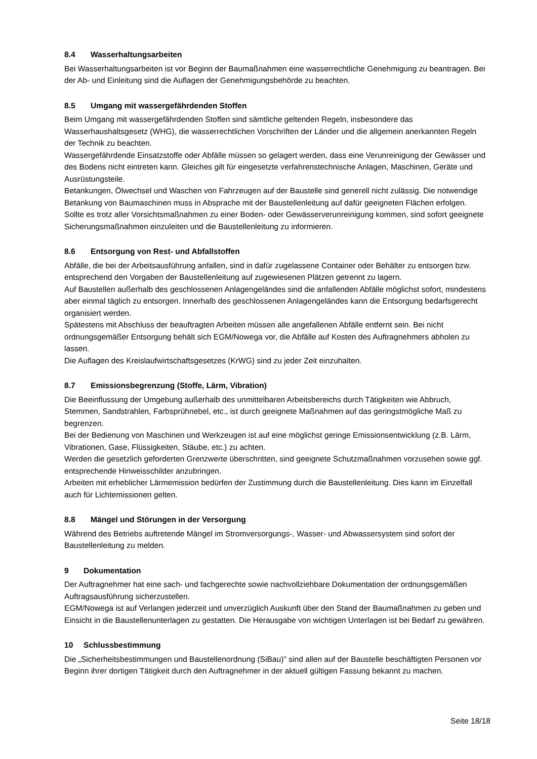8.4 Wasserhaltungsarbeiten
Bei Wasserhaltungsarbeiten ist vor Beginn der Baumaßnahmen eine wasserrechtliche Genehmigung zu beantragen. Bei der Ab- und Einleitung sind die Auflagen der Genehmigungsbehörde zu beachten.
8.5 Umgang mit wassergefährdenden Stoffen
Beim Umgang mit wassergefährdenden Stoffen sind sämtliche geltenden Regeln, insbesondere das Wasserhaushaltsgesetz (WHG), die wasserrechtlichen Vorschriften der Länder und die allgemein anerkannten Regeln der Technik zu beachten.
Wassergefährdende Einsatzstoffe oder Abfälle müssen so gelagert werden, dass eine Verunreinigung der Gewässer und des Bodens nicht eintreten kann. Gleiches gilt für eingesetzte verfahrenstechnische Anlagen, Maschinen, Geräte und Ausrüstungsteile.
Betankungen, Ölwechsel und Waschen von Fahrzeugen auf der Baustelle sind generell nicht zulässig. Die notwendige Betankung von Baumaschinen muss in Absprache mit der Baustellenleitung auf dafür geeigneten Flächen erfolgen.
Sollte es trotz aller Vorsichtsmaßnahmen zu einer Boden- oder Gewässerverunreinigung kommen, sind sofort geeignete Sicherungsmaßnahmen einzuleiten und die Baustellenleitung zu informieren.
8.6 Entsorgung von Rest- und Abfallstoffen
Abfälle, die bei der Arbeitsausführung anfallen, sind in dafür zugelassene Container oder Behälter zu entsorgen bzw. entsprechend den Vorgaben der Baustellenleitung auf zugewiesenen Plätzen getrennt zu lagern.
Auf Baustellen außerhalb des geschlossenen Anlagengeländes sind die anfallenden Abfälle möglichst sofort, mindestens aber einmal täglich zu entsorgen. Innerhalb des geschlossenen Anlagengeländes kann die Entsorgung bedarfsgerecht organisiert werden.
Spätestens mit Abschluss der beauftragten Arbeiten müssen alle angefallenen Abfälle entfernt sein. Bei nicht ordnungsgemäßer Entsorgung behält sich EGM/Nowega vor, die Abfälle auf Kosten des Auftragnehmers abholen zu lassen.
Die Auflagen des Kreislaufwirtschaftsgesetzes (KrWG) sind zu jeder Zeit einzuhalten.
8.7 Emissionsbegrenzung (Stoffe, Lärm, Vibration)
Die Beeinflussung der Umgebung außerhalb des unmittelbaren Arbeitsbereichs durch Tätigkeiten wie Abbruch, Stemmen, Sandstrahlen, Farbsprühnebel, etc., ist durch geeignete Maßnahmen auf das geringstmögliche Maß zu begrenzen.
Bei der Bedienung von Maschinen und Werkzeugen ist auf eine möglichst geringe Emissionsentwicklung (z.B. Lärm, Vibrationen, Gase, Flüssigkeiten, Stäube, etc.) zu achten.
Werden die gesetzlich geforderten Grenzwerte überschritten, sind geeignete Schutzmaßnahmen vorzusehen sowie ggf. entsprechende Hinweisschilder anzubringen.
Arbeiten mit erheblicher Lärmemission bedürfen der Zustimmung durch die Baustellenleitung. Dies kann im Einzelfall auch für Lichtemissionen gelten.
8.8 Mängel und Störungen in der Versorgung
Während des Betriebs auftretende Mängel im Stromversorgungs-, Wasser- und Abwassersystem sind sofort der Baustellenleitung zu melden.
9 Dokumentation
Der Auftragnehmer hat eine sach- und fachgerechte sowie nachvollziehbare Dokumentation der ordnungsgemäßen Auftragsausführung sicherzustellen.
EGM/Nowega ist auf Verlangen jederzeit und unverzüglich Auskunft über den Stand der Baumaßnahmen zu geben und Einsicht in die Baustellenunterlagen zu gestatten. Die Herausgabe von wichtigen Unterlagen ist bei Bedarf zu gewähren.
10 Schlussbestimmung
Die „Sicherheitsbestimmungen und Baustellenordnung (SiBau)" sind allen auf der Baustelle beschäftigten Personen vor Beginn ihrer dortigen Tätigkeit durch den Auftragnehmer in der aktuell gültigen Fassung bekannt zu machen.
Seite 18/18